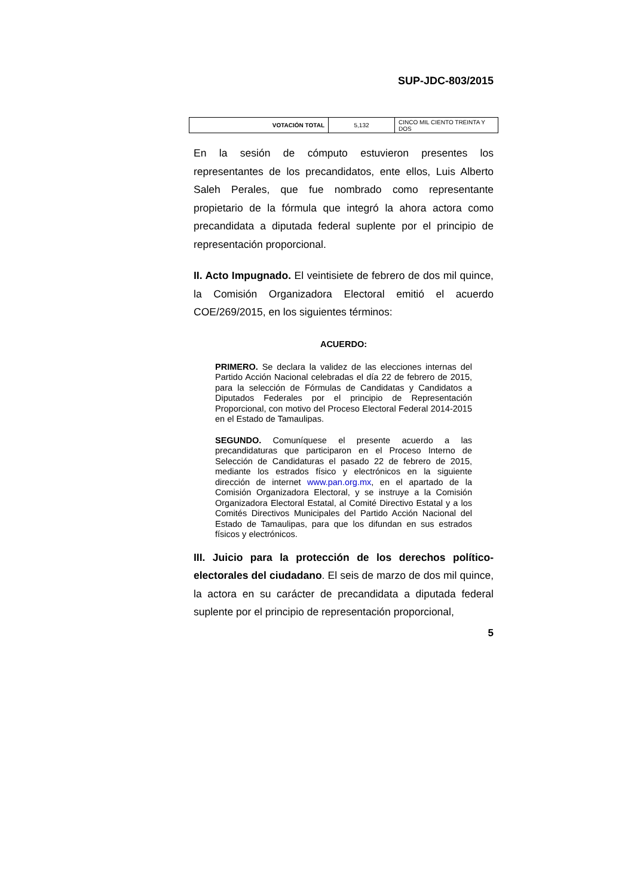SUP-JDC-803/2015
| VOTACIÓN TOTAL | 5,132 | CINCO MIL CIENTO TREINTA Y DOS |
En la sesión de cómputo estuvieron presentes los representantes de los precandidatos, ente ellos, Luis Alberto Saleh Perales, que fue nombrado como representante propietario de la fórmula que integró la ahora actora como precandidata a diputada federal suplente por el principio de representación proporcional.
II. Acto Impugnado. El veintisiete de febrero de dos mil quince, la Comisión Organizadora Electoral emitió el acuerdo COE/269/2015, en los siguientes términos:
ACUERDO:
PRIMERO. Se declara la validez de las elecciones internas del Partido Acción Nacional celebradas el día 22 de febrero de 2015, para la selección de Fórmulas de Candidatas y Candidatos a Diputados Federales por el principio de Representación Proporcional, con motivo del Proceso Electoral Federal 2014-2015 en el Estado de Tamaulipas.
SEGUNDO. Comuníquese el presente acuerdo a las precandidaturas que participaron en el Proceso Interno de Selección de Candidaturas el pasado 22 de febrero de 2015, mediante los estrados físico y electrónicos en la siguiente dirección de internet www.pan.org.mx, en el apartado de la Comisión Organizadora Electoral, y se instruye a la Comisión Organizadora Electoral Estatal, al Comité Directivo Estatal y a los Comités Directivos Municipales del Partido Acción Nacional del Estado de Tamaulipas, para que los difundan en sus estrados físicos y electrónicos.
III. Juicio para la protección de los derechos político-electorales del ciudadano. El seis de marzo de dos mil quince, la actora en su carácter de precandidata a diputada federal suplente por el principio de representación proporcional,
5